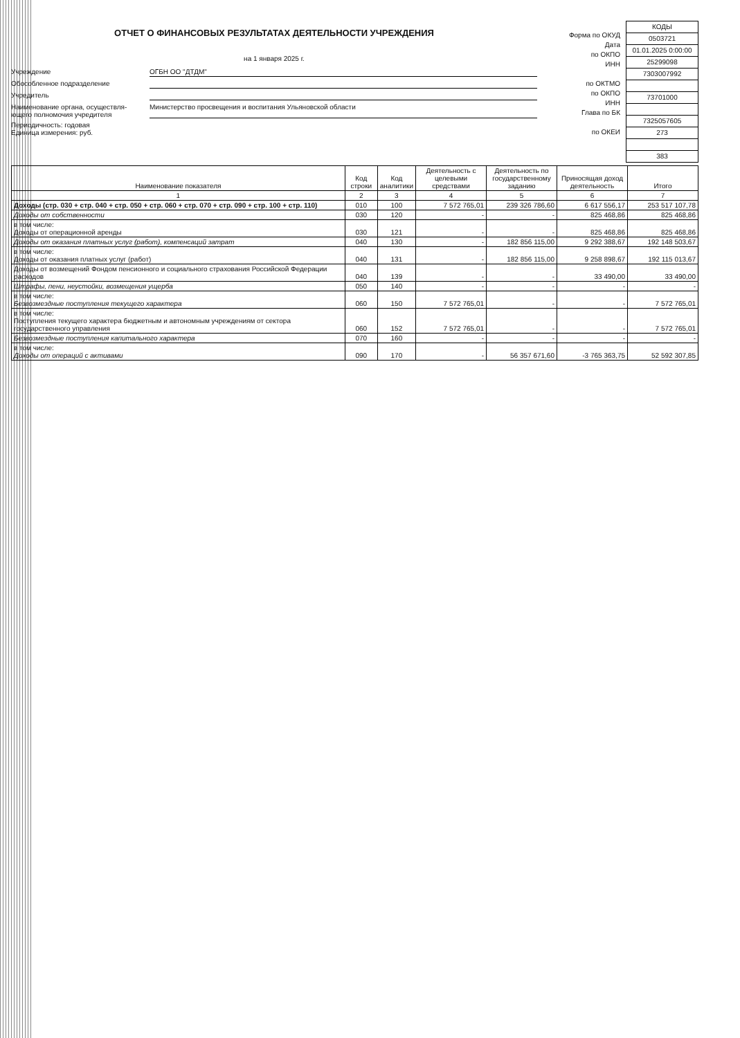ОТЧЕТ О ФИНАНСОВЫХ РЕЗУЛЬТАТАХ ДЕЯТЕЛЬНОСТИ УЧРЕЖДЕНИЯ
на 1 января 2025 г.
Учреждение ОГБН ОО "ДТДМ"
Обособленное подразделение
Учредитель
Наименование органа, осуществля-
ющего полномочия учредителя
Министерство просвещения и воспитания Ульяновской области
Периодичность: годовая
Единица измерения: руб.
Форма по ОКУД
Дата
по ОКПО
ИНН
по ОКТМО
по ОКПО
ИНН
Глава по БК
по ОКЕИ
| КОДЫ |
| 0503721 |
| 01.01.2025 0:00:00 |
| 25299098 |
| 7303007992 |
| 73701000 |
| 7325057605 |
| 273 |
| 383 |
| Наименование показателя | Код строки | Код аналитики | Деятельность с целевыми средствами | Деятельность по государственному заданию | Приносящая доход деятельность | Итого |
| --- | --- | --- | --- | --- | --- | --- |
| 1 | 2 | 3 | 4 | 5 | 6 | 7 |
| Доходы (стр. 030 + стр. 040 + стр. 050 + стр. 060 + стр. 070 + стр. 090 + стр. 100 + стр. 110) | 010 | 100 | 7 572 765,01 | 239 326 786,60 | 6 617 556,17 | 253 517 107,78 |
| Доходы от собственности | 030 | 120 | - | - | 825 468,86 | 825 468,86 |
| в том числе: Доходы от операционной аренды | 030 | 121 | - | - | 825 468,86 | 825 468,86 |
| Доходы от оказания платных услуг (работ), компенсаций затрат | 040 | 130 | - | 182 856 115,00 | 9 292 388,67 | 192 148 503,67 |
| в том числе: Доходы от оказания платных услуг (работ) | 040 | 131 | - | 182 856 115,00 | 9 258 898,67 | 192 115 013,67 |
| Доходы от возмещений Фондом пенсионного и социального страхования Российской Федерации расходов | 040 | 139 | - | - | 33 490,00 | 33 490,00 |
| Штрафы, пени, неустойки, возмещения ущерба | 050 | 140 | - | - | - | - |
| в том числе: Безвозмездные поступления текущего характера | 060 | 150 | 7 572 765,01 | - | - | 7 572 765,01 |
| в том числе: Поступления текущего характера бюджетным и автономным учреждениям от сектора государственного управления | 060 | 152 | 7 572 765,01 | - | - | 7 572 765,01 |
| Безвозмездные поступления капитального характера | 070 | 160 | - | - | - | - |
| в том числе: Доходы от операций с активами | 090 | 170 | - | 56 357 671,60 | -3 765 363,75 | 52 592 307,85 |